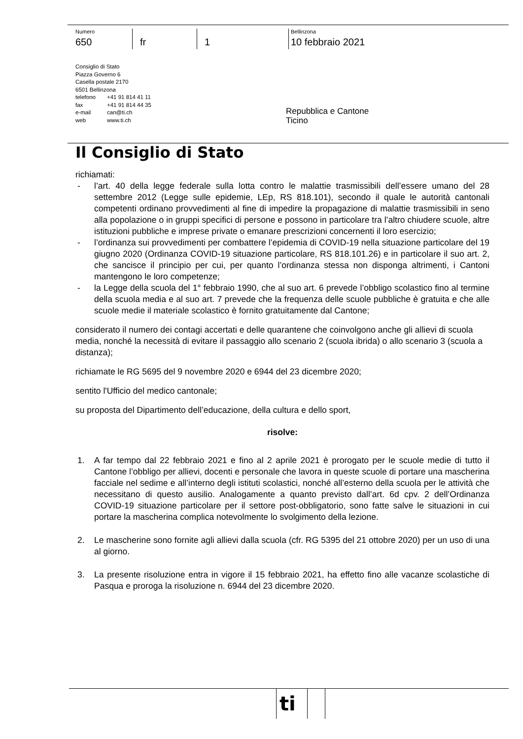Numero
650
fr 1
Bellinzona
10 febbraio 2021
Consiglio di Stato
Piazza Governo 6
Casella postale 2170
6501 Bellinzona
telefono +41 91 814 41 11
fax +41 91 814 44 35
e-mail can@ti.ch
web www.ti.ch
Repubblica e Cantone
Ticino
Il Consiglio di Stato
richiamati:
- l’art. 40 della legge federale sulla lotta contro le malattie trasmissibili dell’essere umano del 28 settembre 2012 (Legge sulle epidemie, LEp, RS 818.101), secondo il quale le autorità cantonali competenti ordinano provvedimenti al fine di impedire la propagazione di malattie trasmissibili in seno alla popolazione o in gruppi specifici di persone e possono in particolare tra l’altro chiudere scuole, altre istituzioni pubbliche e imprese private o emanare prescrizioni concernenti il loro esercizio;
- l’ordinanza sui provvedimenti per combattere l’epidemia di COVID-19 nella situazione particolare del 19 giugno 2020 (Ordinanza COVID-19 situazione particolare, RS 818.101.26) e in particolare il suo art. 2, che sancisce il principio per cui, per quanto l’ordinanza stessa non disponga altrimenti, i Cantoni mantengono le loro competenze;
- la Legge della scuola del 1° febbraio 1990, che al suo art. 6 prevede l’obbligo scolastico fino al termine della scuola media e al suo art. 7 prevede che la frequenza delle scuole pubbliche è gratuita e che alle scuole medie il materiale scolastico è fornito gratuitamente dal Cantone;
considerato il numero dei contagi accertati e delle quarantene che coinvolgono anche gli allievi di scuola media, nonché la necessità di evitare il passaggio allo scenario 2 (scuola ibrida) o allo scenario 3 (scuola a distanza);
richiamate le RG 5695 del 9 novembre 2020 e 6944 del 23 dicembre 2020;
sentito l'Ufficio del medico cantonale;
su proposta del Dipartimento dell’educazione, della cultura e dello sport,
risolve:
1. A far tempo dal 22 febbraio 2021 e fino al 2 aprile 2021 è prorogato per le scuole medie di tutto il Cantone l’obbligo per allievi, docenti e personale che lavora in queste scuole di portare una mascherina facciale nel sedime e all’interno degli istituti scolastici, nonché all’esterno della scuola per le attività che necessitano di questo ausilio. Analogamente a quanto previsto dall’art. 6d cpv. 2 dell’Ordinanza COVID-19 situazione particolare per il settore post-obbligatorio, sono fatte salve le situazioni in cui portare la mascherina complica notevolmente lo svolgimento della lezione.
2. Le mascherine sono fornite agli allievi dalla scuola (cfr. RG 5395 del 21 ottobre 2020) per un uso di una al giorno.
3. La presente risoluzione entra in vigore il 15 febbraio 2021, ha effetto fino alle vacanze scolastiche di Pasqua e proroga la risoluzione n. 6944 del 23 dicembre 2020.
ti